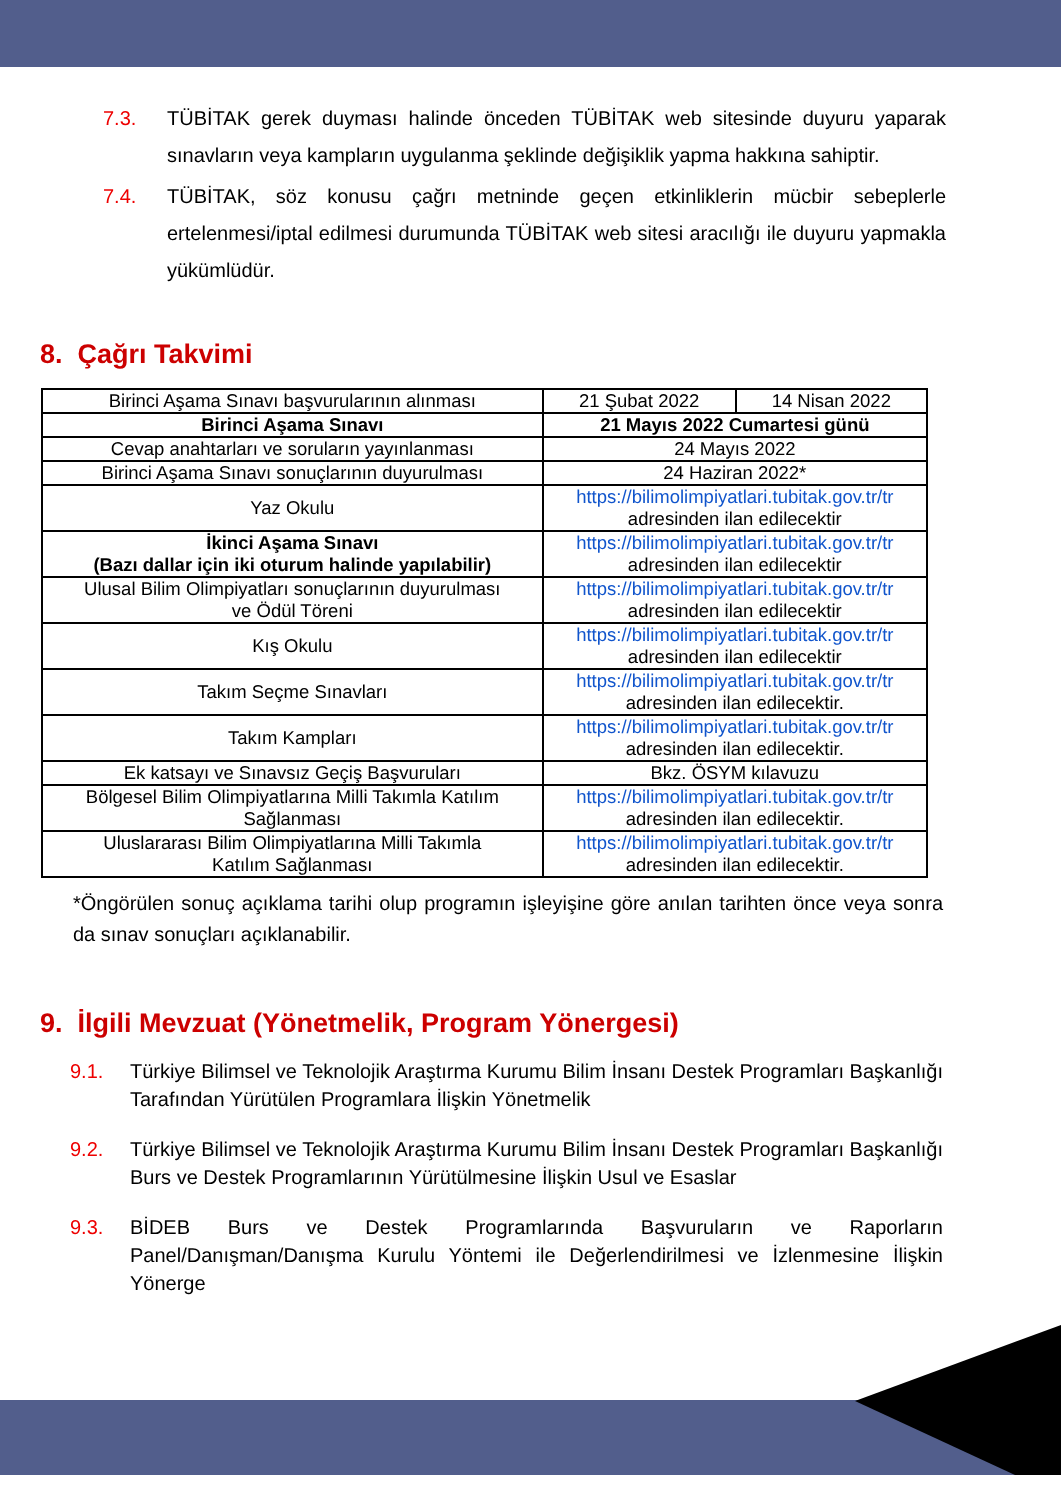7.3. TÜBİTAK gerek duyması halinde önceden TÜBİTAK web sitesinde duyuru yaparak sınavların veya kampların uygulanma şeklinde değişiklik yapma hakkına sahiptir.
7.4. TÜBİTAK, söz konusu çağrı metninde geçen etkinliklerin mücbir sebeplerle ertelenmesi/iptal edilmesi durumunda TÜBİTAK web sitesi aracılığı ile duyuru yapmakla yükümlüdür.
8. Çağrı Takvimi
| Birinci Aşama Sınavı başvurularının alınması | 21 Şubat 2022 | 14 Nisan 2022 |
| Birinci Aşama Sınavı | 21 Mayıs 2022 Cumartesi günü | |
| Cevap anahtarları ve soruların yayınlanması | 24 Mayıs 2022 | |
| Birinci Aşama Sınavı sonuçlarının duyurulması | 24 Haziran 2022* | |
| Yaz Okulu | https://bilimolimpiyatlari.tubitak.gov.tr/tr adresinden ilan edilecektir | |
| İkinci Aşama Sınavı (Bazı dallar için iki oturum halinde yapılabilir) | https://bilimolimpiyatlari.tubitak.gov.tr/tr adresinden ilan edilecektir | |
| Ulusal Bilim Olimpiyatları sonuçlarının duyurulması ve Ödül Töreni | https://bilimolimpiyatlari.tubitak.gov.tr/tr adresinden ilan edilecektir | |
| Kış Okulu | https://bilimolimpiyatlari.tubitak.gov.tr/tr adresinden ilan edilecektir | |
| Takım Seçme Sınavları | https://bilimolimpiyatlari.tubitak.gov.tr/tr adresinden ilan edilecektir. | |
| Takım Kampları | https://bilimolimpiyatlari.tubitak.gov.tr/tr adresinden ilan edilecektir. | |
| Ek katsayı ve Sınavsız Geçiş Başvuruları | Bkz. ÖSYM kılavuzu | |
| Bölgesel Bilim Olimpiyatlarına Milli Takımla Katılım Sağlanması | https://bilimolimpiyatlari.tubitak.gov.tr/tr adresinden ilan edilecektir. | |
| Uluslararası Bilim Olimpiyatlarına Milli Takımla Katılım Sağlanması | https://bilimolimpiyatlari.tubitak.gov.tr/tr adresinden ilan edilecektir. | |
*Öngörülen sonuç açıklama tarihi olup programın işleyişine göre anılan tarihten önce veya sonra da sınav sonuçları açıklanabilir.
9. İlgili Mevzuat (Yönetmelik, Program Yönergesi)
9.1. Türkiye Bilimsel ve Teknolojik Araştırma Kurumu Bilim İnsanı Destek Programları Başkanlığı Tarafından Yürütülen Programlara İlişkin Yönetmelik
9.2. Türkiye Bilimsel ve Teknolojik Araştırma Kurumu Bilim İnsanı Destek Programları Başkanlığı Burs ve Destek Programlarının Yürütülmesine İlişkin Usul ve Esaslar
9.3. BİDEB Burs ve Destek Programlarında Başvuruların ve Raporların Panel/Danışman/Danışma Kurulu Yöntemi ile Değerlendirilmesi ve İzlenmesine İlişkin Yönerge